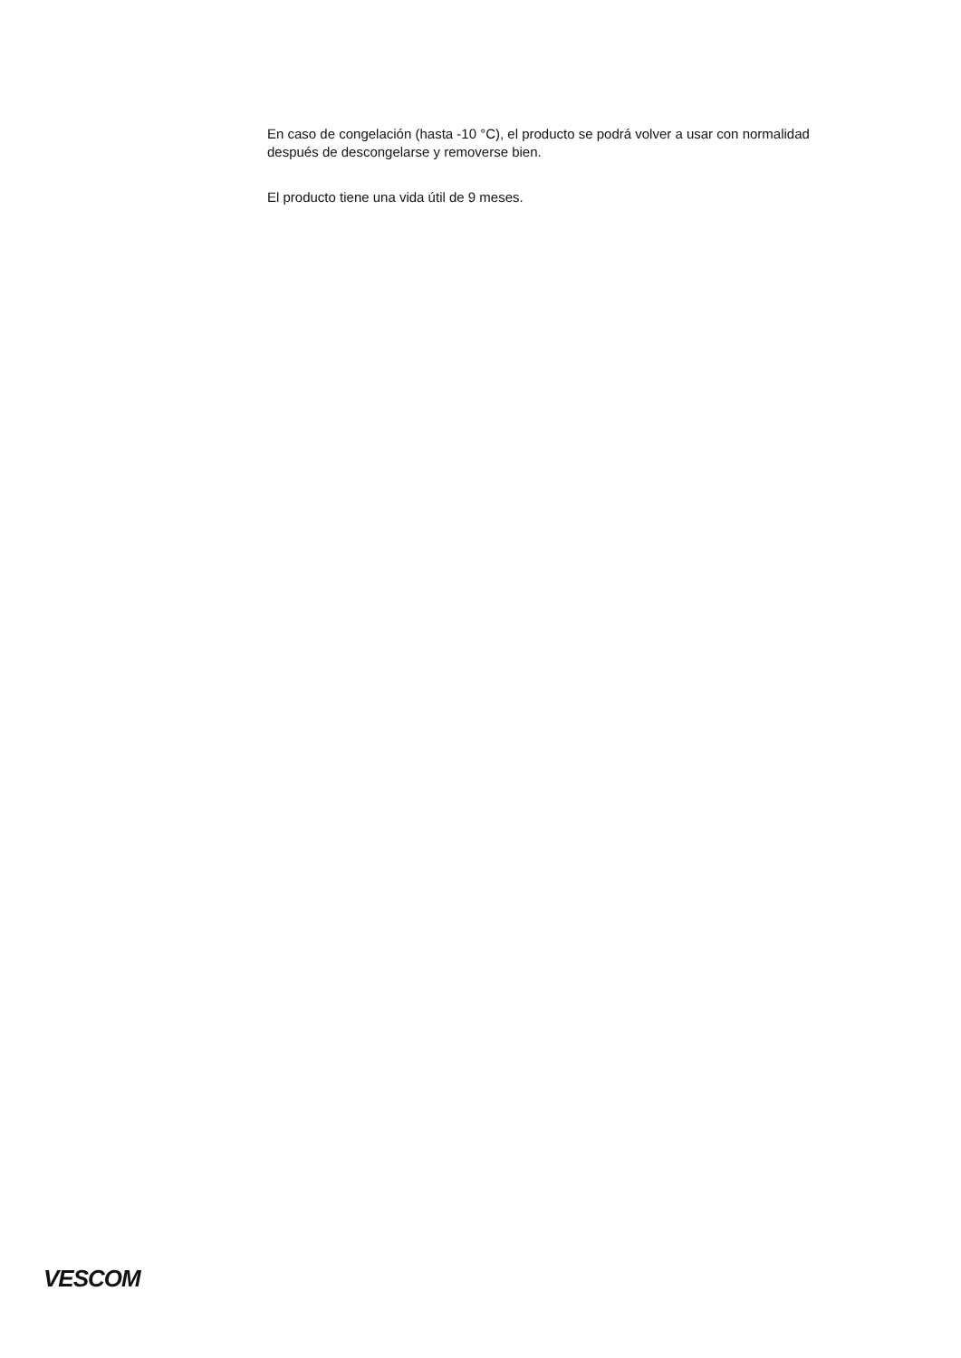En caso de congelación (hasta -10 °C), el producto se podrá volver a usar con normalidad después de descongelarse y removerse bien.
El producto tiene una vida útil de 9 meses.
VESCOM